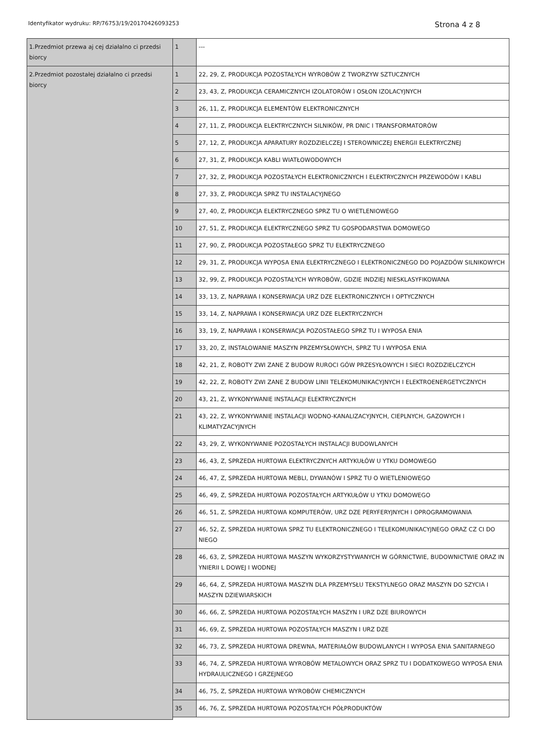Identyfikator wydruku: RP/76753/19/20170426093253 Strona 4 z 8
| 1.Przedmiot przewa aj cej działalno ci przedsi biorcy | 1 | --- |
| 2.Przedmiot pozostałej działalno ci przedsi biorcy | 1 | 22, 29, Z, PRODUKCJA POZOSTAŁYCH WYROBÓW Z TWORZYW SZTUCZNYCH |
| | 2 | 23, 43, Z, PRODUKCJA CERAMICZNYCH IZOLATORÓW I OSŁON IZOLACYJNYCH |
| | 3 | 26, 11, Z, PRODUKCJA ELEMENTÓW ELEKTRONICZNYCH |
| | 4 | 27, 11, Z, PRODUKCJA ELEKTRYCZNYCH SILNIKÓW, PR DNIC I TRANSFORMATORÓW |
| | 5 | 27, 12, Z, PRODUKCJA APARATURY ROZDZIELCZEJ I STEROWNICZEJ ENERGII ELEKTRYCZNEJ |
| | 6 | 27, 31, Z, PRODUKCJA KABLI WIATŁOWODOWYCH |
| | 7 | 27, 32, Z, PRODUKCJA POZOSTAŁYCH ELEKTRONICZNYCH I ELEKTRYCZNYCH PRZEWODÓW I KABLI |
| | 8 | 27, 33, Z, PRODUKCJA SPRZ TU INSTALACYJNEGO |
| | 9 | 27, 40, Z, PRODUKCJA ELEKTRYCZNEGO SPRZ TU O WIETLENIOWEGO |
| | 10 | 27, 51, Z, PRODUKCJA ELEKTRYCZNEGO SPRZ TU GOSPODARSTWA DOMOWEGO |
| | 11 | 27, 90, Z, PRODUKCJA POZOSTAŁEGO SPRZ TU ELEKTRYCZNEGO |
| | 12 | 29, 31, Z, PRODUKCJA WYPOSA ENIA ELEKTRYCZNEGO I ELEKTRONICZNEGO DO POJAZDÓW SILNIKOWYCH |
| | 13 | 32, 99, Z, PRODUKCJA POZOSTAŁYCH WYROBÓW, GDZIE INDZIEJ NIESKLASYFIKOWANA |
| | 14 | 33, 13, Z, NAPRAWA I KONSERWACJA URZ DZE ELEKTRONICZNYCH I OPTYCZNYCH |
| | 15 | 33, 14, Z, NAPRAWA I KONSERWACJA URZ DZE ELEKTRYCZNYCH |
| | 16 | 33, 19, Z, NAPRAWA I KONSERWACJA POZOSTAŁEGO SPRZ TU I WYPOSA ENIA |
| | 17 | 33, 20, Z, INSTALOWANIE MASZYN PRZEMYSŁOWYCH, SPRZ TU I WYPOSA ENIA |
| | 18 | 42, 21, Z, ROBOTY ZWI ZANE Z BUDOW RUROCI GÓW PRZESYŁOWYCH I SIECI ROZDZIELCZYCH |
| | 19 | 42, 22, Z, ROBOTY ZWI ZANE Z BUDOW LINII TELEKOMUNIKACYJNYCH I ELEKTROENERGETYCZNYCH |
| | 20 | 43, 21, Z, WYKONYWANIE INSTALACJI ELEKTRYCZNYCH |
| | 21 | 43, 22, Z, WYKONYWANIE INSTALACJI WODNO-KANALIZACYJNYCH, CIEPLNYCH, GAZOWYCH I KLIMATYZACYJNYCH |
| | 22 | 43, 29, Z, WYKONYWANIE POZOSTAŁYCH INSTALACJI BUDOWLANYCH |
| | 23 | 46, 43, Z, SPRZEDA HURTOWA ELEKTRYCZNYCH ARTYKUŁÓW U YTKU DOMOWEGO |
| | 24 | 46, 47, Z, SPRZEDA HURTOWA MEBLI, DYWANÓW I SPRZ TU O WIETLENIOWEGO |
| | 25 | 46, 49, Z, SPRZEDA HURTOWA POZOSTAŁYCH ARTYKUŁÓW U YTKU DOMOWEGO |
| | 26 | 46, 51, Z, SPRZEDA HURTOWA KOMPUTERÓW, URZ DZE PERYFERYJNYCH I OPROGRAMOWANIA |
| | 27 | 46, 52, Z, SPRZEDA HURTOWA SPRZ TU ELEKTRONICZNEGO I TELEKOMUNIKACYJNEGO ORAZ CZ CI DO NIEGO |
| | 28 | 46, 63, Z, SPRZEDA HURTOWA MASZYN WYKORZYSTYWANYCH W GÓRNICTWIE, BUDOWNICTWIE ORAZ IN YNIERII L DOWEJ I WODNEJ |
| | 29 | 46, 64, Z, SPRZEDA HURTOWA MASZYN DLA PRZEMYSŁU TEKSTYLNEGO ORAZ MASZYN DO SZYCIA I MASZYN DZIEWIARSKICH |
| | 30 | 46, 66, Z, SPRZEDA HURTOWA POZOSTAŁYCH MASZYN I URZ DZE BIUROWYCH |
| | 31 | 46, 69, Z, SPRZEDA HURTOWA POZOSTAŁYCH MASZYN I URZ DZE |
| | 32 | 46, 73, Z, SPRZEDA HURTOWA DREWNA, MATERIAŁÓW BUDOWLANYCH I WYPOSA ENIA SANITARNEGO |
| | 33 | 46, 74, Z, SPRZEDA HURTOWA WYROBÓW METALOWYCH ORAZ SPRZ TU I DODATKOWEGO WYPOSA ENIA HYDRAULICZNEGO I GRZEJNEGO |
| | 34 | 46, 75, Z, SPRZEDA HURTOWA WYROBÓW CHEMICZNYCH |
| | 35 | 46, 76, Z, SPRZEDA HURTOWA POZOSTAŁYCH PÓŁPRODUKTÓW |